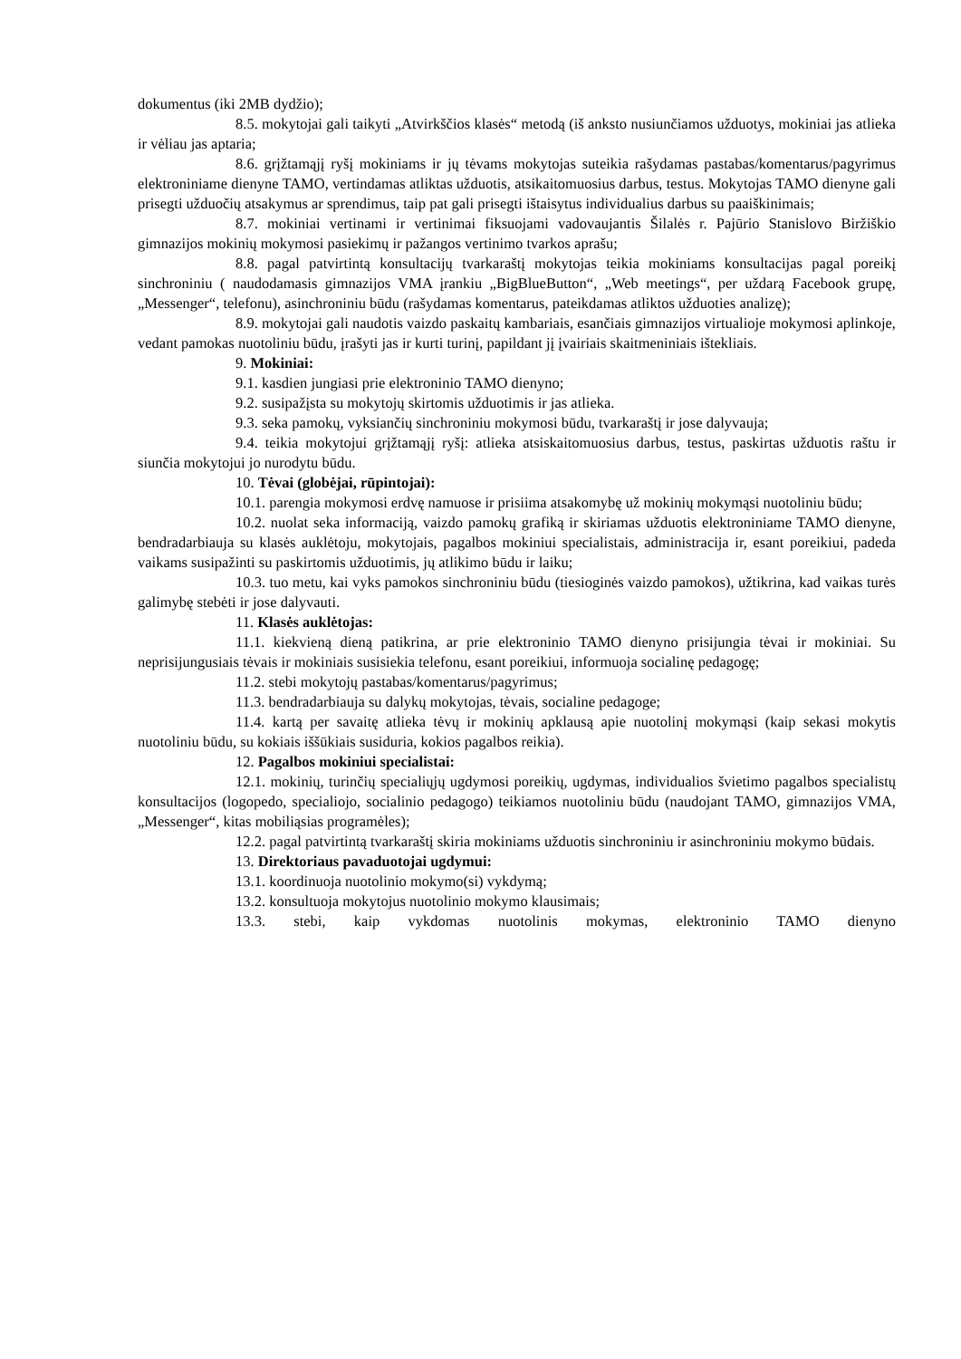dokumentus (iki 2MB dydžio);
8.5. mokytojai gali taikyti „Atvirkščios klasės“ metodą (iš anksto nusiunčiamos užduotys, mokiniai jas atlieka ir vėliau jas aptaria;
8.6. grįžtamąjį ryšį mokiniams ir jų tėvams mokytojas suteikia rašydamas pastabas/komentarus/pagyrimus elektroniniame dienyne TAMO, vertindamas atliktas užduotis, atsikaitomuosius darbus, testus. Mokytojas TAMO dienyne gali prisegti užduočių atsakymus ar sprendimus, taip pat gali prisegti ištaisytus individualius darbus su paaiškinimais;
8.7. mokiniai vertinami ir vertinimai fiksuojami vadovaujantis Šilalės r. Pajūrio Stanislovo Biržiškio gimnazijos mokinių mokymosi pasiekimų ir pažangos vertinimo tvarkos aprašu;
8.8. pagal patvirtintą konsultacijų tvarkaraštį mokytojas teikia mokiniams konsultacijas pagal poreikį sinchroniniu ( naudodamasis gimnazijos VMA įrankiu „BigBlueButton“, „Web meetings“, per uždarą Facebook grupę, „Messenger“, telefonu), asinchroniniu būdu (rašydamas komentarus, pateikdamas atliktos užduoties analizę);
8.9. mokytojai gali naudotis vaizdo paskaitų kambariais, esančiais gimnazijos virtualioje mokymosi aplinkoje, vedant pamokas nuotoliniu būdu, įrašyti jas ir kurti turinį, papildant jį įvairiais skaitmeniniais ištekliais.
9. Mokiniai:
9.1. kasdien jungiasi prie elektroninio TAMO dienyno;
9.2. susipažįsta su mokytojų skirtomis užduotimis ir jas atlieka.
9.3. seka pamokų, vyksiančių sinchroniniu mokymosi būdu, tvarkaraštį ir jose dalyvauja;
9.4. teikia mokytojui grįžtamąjį ryšį: atlieka atsiskaitomuosius darbus, testus, paskirtas užduotis raštu ir siunčia mokytojui jo nurodytu būdu.
10. Tėvai (globėjai, rūpintojai):
10.1. parengia mokymosi erdvę namuose ir prisiima atsakomybę už mokinių mokymąsi nuotoliniu būdu;
10.2. nuolat seka informaciją, vaizdo pamokų grafiką ir skiriamas užduotis elektroniniame TAMO dienyne, bendradarbiauja su klasės auklėtoju, mokytojais, pagalbos mokiniui specialistais, administracija ir, esant poreikiui, padeda vaikams susipažinti su paskirtomis užduotimis, jų atlikimo būdu ir laiku;
10.3. tuo metu, kai vyks pamokos sinchroniniu būdu (tiesioginės vaizdo pamokos), užtikrina, kad vaikas turės galimybę stebėti ir jose dalyvauti.
11. Klasės auklėtojas:
11.1. kiekvieną dieną patikrina, ar prie elektroninio TAMO dienyno prisijungia tėvai ir mokiniai. Su neprisijungusiais tėvais ir mokiniais susisiekia telefonu, esant poreikiui, informuoja socialinę pedagogę;
11.2. stebi mokytojų pastabas/komentarus/pagyrimus;
11.3. bendradarbiauja su dalykų mokytojas, tėvais, socialine pedagoge;
11.4. kartą per savaitę atlieka tėvų ir mokinių apklausą apie nuotolinį mokymąsi (kaip sekasi mokytis nuotoliniu būdu, su kokiais iššūkiais susiduria, kokios pagalbos reikia).
12. Pagalbos mokiniui specialistai:
12.1. mokinių, turinčių specialiųjų ugdymosi poreikių, ugdymas, individualios švietimo pagalbos specialistų konsultacijos (logopedo, specialiojo, socialinio pedagogo) teikiamos nuotoliniu būdu (naudojant TAMO, gimnazijos VMA, „Messenger“, kitas mobiliąsias programėles);
12.2. pagal patvirtintą tvarkaraštį skiria mokiniams užduotis sinchroniniu ir asinchroniniu mokymo būdais.
13. Direktoriaus pavaduotojai ugdymui:
13.1. koordinuoja nuotolinio mokymo(si) vykdymą;
13.2. konsultuoja mokytojus nuotolinio mokymo klausimais;
13.3. stebi, kaip vykdomas nuotolinis mokymas, elektroninio TAMO dienyno